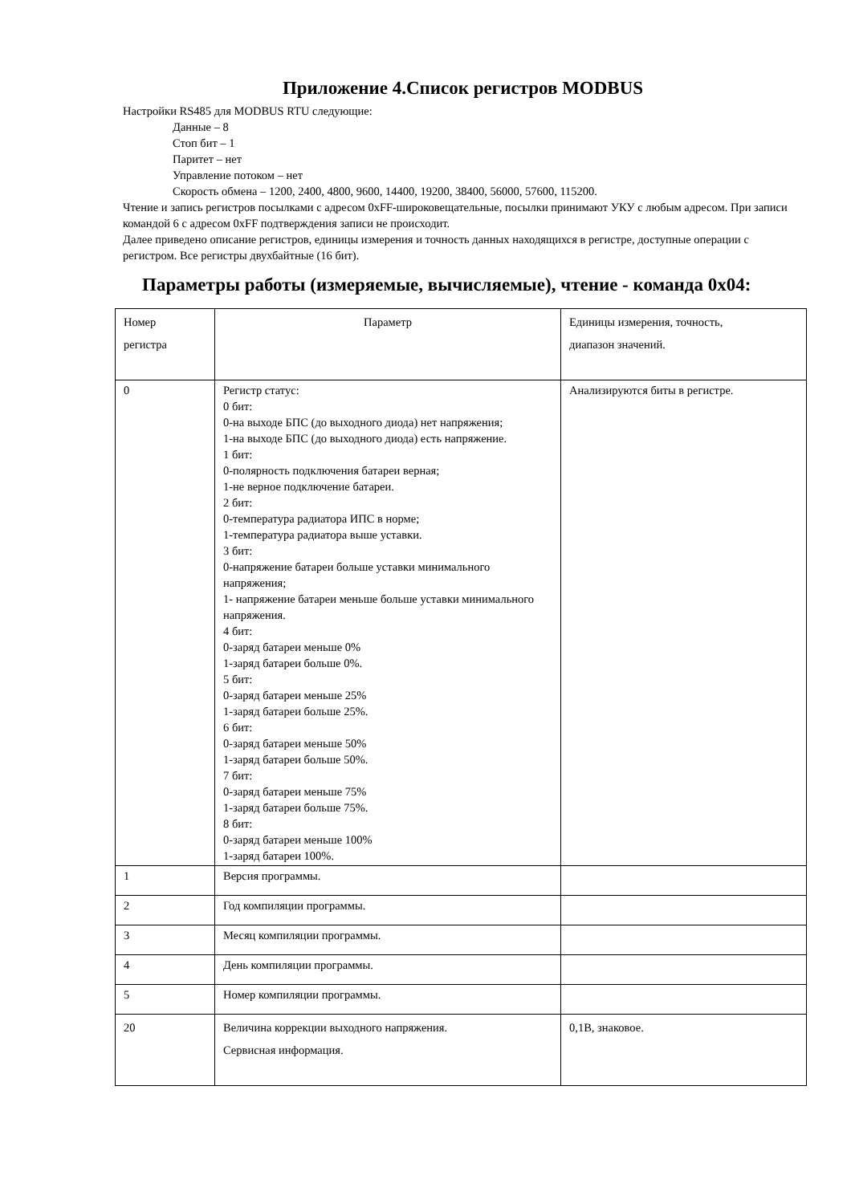Приложение 4.Список регистров MODBUS
Настройки RS485 для MODBUS RTU следующие:
Данные – 8
Стоп бит – 1
Паритет – нет
Управление потоком – нет
Скорость обмена – 1200, 2400, 4800, 9600, 14400, 19200, 38400, 56000, 57600, 115200.
Чтение и запись регистров посылками с адресом 0xFF-широковещательные, посылки принимают УКУ с любым адресом. При записи командой 6 с адресом 0xFF подтверждения записи не происходит.
Далее приведено описание регистров, единицы измерения и точность данных находящихся в регистре, доступные операции с регистром. Все регистры двухбайтные (16 бит).
Параметры работы (измеряемые, вычисляемые), чтение - команда 0x04:
| Номер регистра | Параметр | Единицы измерения, точность, диапазон значений. |
| 0 | Регистр статус: 0 бит: 0-на выходе БПС (до выходного диода) нет напряжения; 1-на выходе БПС (до выходного диода) есть напряжение. 1 бит: 0-полярность подключения батареи верная; 1-не верное подключение батареи. 2 бит: 0-температура радиатора ИПС в норме; 1-температура радиатора выше уставки. 3 бит: 0-напряжение батареи больше уставки минимального напряжения; 1- напряжение батареи меньше больше уставки минимального напряжения. 4 бит: 0-заряд батареи меньше 0% 1-заряд батареи больше 0%. 5 бит: 0-заряд батареи меньше 25% 1-заряд батареи больше 25%. 6 бит: 0-заряд батареи меньше 50% 1-заряд батареи больше 50%. 7 бит: 0-заряд батареи меньше 75% 1-заряд батареи больше 75%. 8 бит: 0-заряд батареи меньше 100% 1-заряд батареи 100%. | Анализируются биты в регистре. |
| 1 | Версия программы. | |
| 2 | Год компиляции программы. | |
| 3 | Месяц компиляции программы. | |
| 4 | День компиляции программы. | |
| 5 | Номер компиляции программы. | |
| 20 | Величина коррекции выходного напряжения. Сервисная информация. | 0,1В, знаковое. |